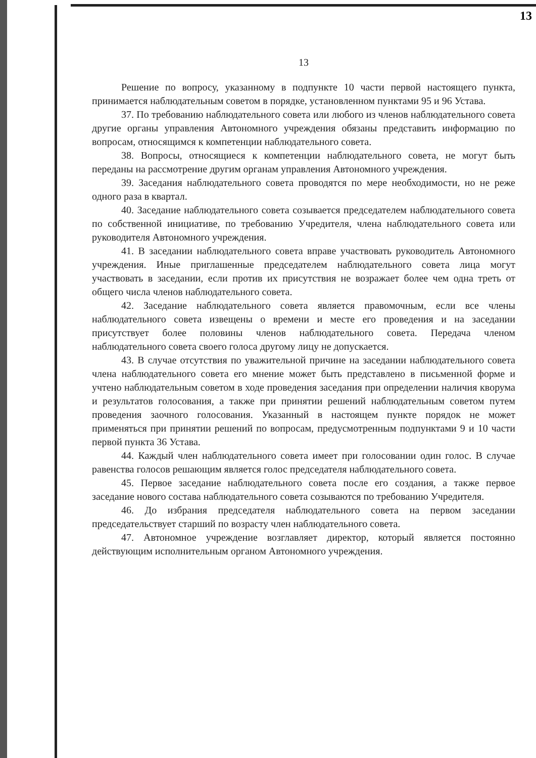13
13
Решение по вопросу, указанному в подпункте 10 части первой настоящего пункта, принимается наблюдательным советом в порядке, установленном пунктами 95 и 96 Устава.
37. По требованию наблюдательного совета или любого из членов наблюдательного совета другие органы управления Автономного учреждения обязаны представить информацию по вопросам, относящимся к компетенции наблюдательного совета.
38. Вопросы, относящиеся к компетенции наблюдательного совета, не могут быть переданы на рассмотрение другим органам управления Автономного учреждения.
39. Заседания наблюдательного совета проводятся по мере необходимости, но не реже одного раза в квартал.
40. Заседание наблюдательного совета созывается председателем наблюдательного совета по собственной инициативе, по требованию Учредителя, члена наблюдательного совета или руководителя Автономного учреждения.
41. В заседании наблюдательного совета вправе участвовать руководитель Автономного учреждения. Иные приглашенные председателем наблюдательного совета лица могут участвовать в заседании, если против их присутствия не возражает более чем одна треть от общего числа членов наблюдательного совета.
42. Заседание наблюдательного совета является правомочным, если все члены наблюдательного совета извещены о времени и месте его проведения и на заседании присутствует более половины членов наблюдательного совета. Передача членом наблюдательного совета своего голоса другому лицу не допускается.
43. В случае отсутствия по уважительной причине на заседании наблюдательного совета члена наблюдательного совета его мнение может быть представлено в письменной форме и учтено наблюдательным советом в ходе проведения заседания при определении наличия кворума и результатов голосования, а также при принятии решений наблюдательным советом путем проведения заочного голосования. Указанный в настоящем пункте порядок не может применяться при принятии решений по вопросам, предусмотренным подпунктами 9 и 10 части первой пункта 36 Устава.
44. Каждый член наблюдательного совета имеет при голосовании один голос. В случае равенства голосов решающим является голос председателя наблюдательного совета.
45. Первое заседание наблюдательного совета после его создания, а также первое заседание нового состава наблюдательного совета созываются по требованию Учредителя.
46. До избрания председателя наблюдательного совета на первом заседании председательствует старший по возрасту член наблюдательного совета.
47. Автономное учреждение возглавляет директор, который является постоянно действующим исполнительным органом Автономного учреждения.